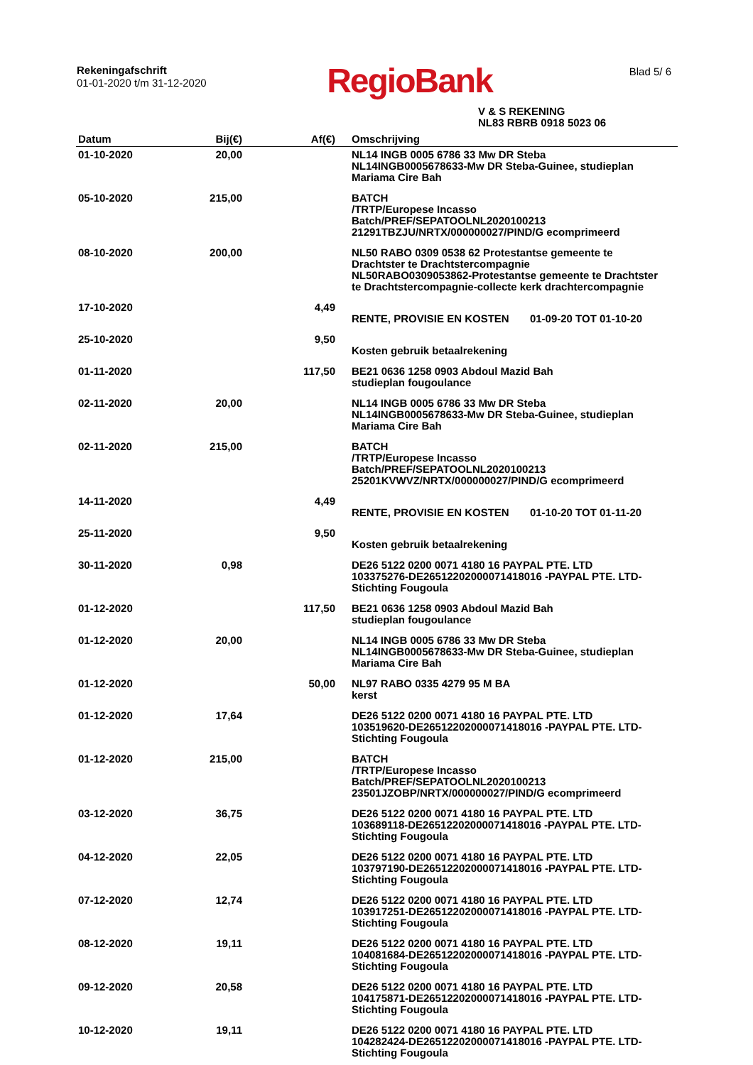Rekeningafschrift
01-01-2020 t/m 31-12-2020
RegioBank
Blad 5/ 6
V & S REKENING
NL83 RBRB 0918 5023 06
| Datum | Bij(€) | Af(€) | Omschrijving |
| --- | --- | --- | --- |
| 01-10-2020 | 20,00 | | NL14 INGB 0005 6786 33 Mw DR Steba NL14INGB0005678633-Mw DR Steba-Guinee, studieplan Mariama Cire Bah |
| 05-10-2020 | 215,00 | | BATCH /TRTP/Europese Incasso Batch/PREF/SEPATOOLNL2020100213 21291TBZJU/NRTX/000000027/PIND/G ecomprimeerd |
| 08-10-2020 | 200,00 | | NL50 RABO 0309 0538 62 Protestantse gemeente te Drachtster te Drachtstercompagnie NL50RABO0309053862-Protestantse gemeente te Drachtster te Drachtstercompagnie-collecte kerk drachtercompagnie |
| 17-10-2020 | | 4,49 | RENTE, PROVISIE EN KOSTEN 01-09-20 TOT 01-10-20 |
| 25-10-2020 | | 9,50 | Kosten gebruik betaalrekening |
| 01-11-2020 | | 117,50 | BE21 0636 1258 0903 Abdoul Mazid Bah studieplan fougoulance |
| 02-11-2020 | 20,00 | | NL14 INGB 0005 6786 33 Mw DR Steba NL14INGB0005678633-Mw DR Steba-Guinee, studieplan Mariama Cire Bah |
| 02-11-2020 | 215,00 | | BATCH /TRTP/Europese Incasso Batch/PREF/SEPATOOLNL2020100213 25201KVWVZ/NRTX/000000027/PIND/G ecomprimeerd |
| 14-11-2020 | | 4,49 | RENTE, PROVISIE EN KOSTEN 01-10-20 TOT 01-11-20 |
| 25-11-2020 | | 9,50 | Kosten gebruik betaalrekening |
| 30-11-2020 | 0,98 | | DE26 5122 0200 0071 4180 16 PAYPAL PTE. LTD 103375276-DE26512202000071418016 -PAYPAL PTE. LTD- Stichting Fougoula |
| 01-12-2020 | | 117,50 | BE21 0636 1258 0903 Abdoul Mazid Bah studieplan fougoulance |
| 01-12-2020 | 20,00 | | NL14 INGB 0005 6786 33 Mw DR Steba NL14INGB0005678633-Mw DR Steba-Guinee, studieplan Mariama Cire Bah |
| 01-12-2020 | | 50,00 | NL97 RABO 0335 4279 95 M BA kerst |
| 01-12-2020 | 17,64 | | DE26 5122 0200 0071 4180 16 PAYPAL PTE. LTD 103519620-DE26512202000071418016 -PAYPAL PTE. LTD- Stichting Fougoula |
| 01-12-2020 | 215,00 | | BATCH /TRTP/Europese Incasso Batch/PREF/SEPATOOLNL2020100213 23501JZOBP/NRTX/000000027/PIND/G ecomprimeerd |
| 03-12-2020 | 36,75 | | DE26 5122 0200 0071 4180 16 PAYPAL PTE. LTD 103689118-DE26512202000071418016 -PAYPAL PTE. LTD- Stichting Fougoula |
| 04-12-2020 | 22,05 | | DE26 5122 0200 0071 4180 16 PAYPAL PTE. LTD 103797190-DE26512202000071418016 -PAYPAL PTE. LTD- Stichting Fougoula |
| 07-12-2020 | 12,74 | | DE26 5122 0200 0071 4180 16 PAYPAL PTE. LTD 103917251-DE26512202000071418016 -PAYPAL PTE. LTD- Stichting Fougoula |
| 08-12-2020 | 19,11 | | DE26 5122 0200 0071 4180 16 PAYPAL PTE. LTD 104081684-DE26512202000071418016 -PAYPAL PTE. LTD- Stichting Fougoula |
| 09-12-2020 | 20,58 | | DE26 5122 0200 0071 4180 16 PAYPAL PTE. LTD 104175871-DE26512202000071418016 -PAYPAL PTE. LTD- Stichting Fougoula |
| 10-12-2020 | 19,11 | | DE26 5122 0200 0071 4180 16 PAYPAL PTE. LTD 104282424-DE26512202000071418016 -PAYPAL PTE. LTD- Stichting Fougoula |